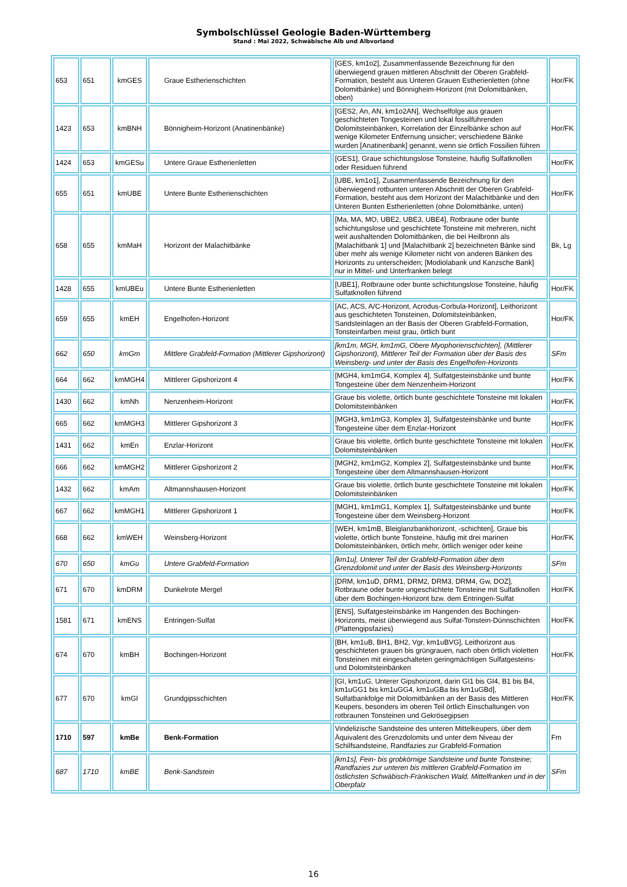Symbolschlüssel Geologie Baden-Württemberg
Stand : Mai 2022, Schwäbische Alb und Albvorland
| 653 | 651 | kmGES | Graue Estherienschichten | [GES, km1o2], Zusammenfassende Bezeichnung für den überwiegend grauen mittleren Abschnitt der Oberen Grabfeld-Formation, besteht aus Unteren Grauen Estherienletten (ohne Dolomitbänke) und Bönnigheim-Horizont (mit Dolomitbänken, oben) | Hor/FK |
| 1423 | 653 | kmBNH | Bönnigheim-Horizont (Anatinenbänke) | [GES2, An, AN, km1o2AN], Wechselfolge aus grauen geschichteten Tongesteinen und lokal fossilführenden Dolomitsteinbänken, Korrelation der Einzelbänke schon auf wenige Kilometer Entfernung unsicher; verschiedene Bänke wurden [Anatinenbank] genannt, wenn sie örtlich Fossilien führen | Hor/FK |
| 1424 | 653 | kmGESu | Untere Graue Estherienletten | [GES1], Graue schichtungslose Tonsteine, häufig Sulfatknollen oder Residuen führend | Hor/FK |
| 655 | 651 | kmUBE | Untere Bunte Estherienschichten | [UBE, km1o1], Zusammenfassende Bezeichnung für den überwiegend rotbunten unteren Abschnitt der Oberen Grabfeld-Formation, besteht aus dem Horizont der Malachitbänke und den Unteren Bunten Estherienletten (ohne Dolomitbänke, unten) | Hor/FK |
| 658 | 655 | kmMaH | Horizont der Malachitbänke | [Ma, MA, MO, UBE2, UBE3, UBE4], Rotbraune oder bunte schichtungslose und geschichtete Tonsteine mit mehreren, nicht weit aushaltenden Dolomitbänken, die bei Heilbronn als [Malachitbank 1] und [Malachitbank 2] bezeichneten Bänke sind über mehr als wenige Kilometer nicht von anderen Bänken des Horizonts zu unterscheiden; [Modiolabank und Kanzsche Bank] nur in Mittel- und Unterfranken belegt | Bk, Lg |
| 1428 | 655 | kmUBEu | Untere Bunte Estherienletten | [UBE1], Rotbraune oder bunte schichtungslose Tonsteine, häufig Sulfatknollen führend | Hor/FK |
| 659 | 655 | kmEH | Engelhofen-Horizont | [AC, ACS, A/C-Horizont, Acrodus-Corbula-Horizont], Leithorizont aus geschichteten Tonsteinen, Dolomitsteinbänken, Sandsteinlagen an der Basis der Oberen Grabfeld-Formation, Tonsteinfarben meist grau, örtlich bunt | Hor/FK |
| 662 | 650 | kmGm | Mittlere Grabfeld-Formation (Mittlerer Gipshorizont) | [km1m, MGH, km1mG, Obere Myophorienschichten], (Mittlerer Gipshorizont), Mittlerer Teil der Formation über der Basis des Weinsberg- und unter der Basis des Engelhofen-Horizonts | SFm |
| 664 | 662 | kmMGH4 | Mittlerer Gipshorizont 4 | [MGH4, km1mG4, Komplex 4], Sulfatgesteinsbänke und bunte Tongesteine über dem Nenzenheim-Horizont | Hor/FK |
| 1430 | 662 | kmNh | Nenzenheim-Horizont | Graue bis violette, örtlich bunte geschichtete Tonsteine mit lokalen Dolomitsteinbänken | Hor/FK |
| 665 | 662 | kmMGH3 | Mittlerer Gipshorizont 3 | [MGH3, km1mG3, Komplex 3], Sulfatgesteinsbänke und bunte Tongesteine über dem Enzlar-Horizont | Hor/FK |
| 1431 | 662 | kmEn | Enzlar-Horizont | Graue bis violette, örtlich bunte geschichtete Tonsteine mit lokalen Dolomitsteinbänken | Hor/FK |
| 666 | 662 | kmMGH2 | Mittlerer Gipshorizont 2 | [MGH2, km1mG2, Komplex 2], Sulfatgesteinsbänke und bunte Tongesteine über dem Altmannshausen-Horizont | Hor/FK |
| 1432 | 662 | kmAm | Altmannshausen-Horizont | Graue bis violette, örtlich bunte geschichtete Tonsteine mit lokalen Dolomitsteinbänken | Hor/FK |
| 667 | 662 | kmMGH1 | Mittlerer Gipshorizont 1 | [MGH1, km1mG1, Komplex 1], Sulfatgesteinsbänke und bunte Tongesteine über dem Weinsberg-Horizont | Hor/FK |
| 668 | 662 | kmWEH | Weinsberg-Horizont | [WEH, km1mB, Bleiglanzbankhorizont, -schichten], Graue bis violette, örtlich bunte Tonsteine, häufig mit drei marinen Dolomitsteinbänken, örtlich mehr, örtlich weniger oder keine | Hor/FK |
| 670 | 650 | kmGu | Untere Grabfeld-Formation | [km1u], Unterer Teil der Grabfeld-Formation über dem Grenzdolomit und unter der Basis des Weinsberg-Horizonts | SFm |
| 671 | 670 | kmDRM | Dunkelrote Mergel | [DRM, km1uD, DRM1, DRM2, DRM3, DRM4, Gw, DOZ], Rotbraune oder bunte ungeschichtete Tonsteine mit Sulfatknollen über dem Bochingen-Horizont bzw. dem Entringen-Sulfat | Hor/FK |
| 1581 | 671 | kmENS | Entringen-Sulfat | [ENS], Sulfatgesteinsbänke im Hangenden des Bochingen-Horizonts, meist überwiegend aus Sulfat-Tonstein-Dünnschichten (Plattengipsfazies) | Hor/FK |
| 674 | 670 | kmBH | Bochingen-Horizont | [BH, km1uB, BH1, BH2, Vgr, km1uBVG], Leithorizont aus geschichteten grauen bis grüngrauen, nach oben örtlich violetten Tonsteinen mit eingeschalteten geringmächtigen Sulfatgesteins- und Dolomitsteinbänken | Hor/FK |
| 677 | 670 | kmGI | Grundgipsschichten | [GI, km1uG, Unterer Gipshorizont, darin GI1 bis GI4, B1 bis B4, km1uGG1 bis km1uGG4, km1uGBa bis km1uGBd], Sulfatbankfolge mit Dolomitbänken an der Basis des Mittleren Keupers, besonders im oberen Teil örtlich Einschaltungen von rotbraunen Tonsteinen und Gekrösegipsen | Hor/FK |
| 1710 | 597 | kmBe | Benk-Formation | Vindelizische Sandsteine des unteren Mittelkeupers, über dem Äquivalent des Grenzdolomits und unter dem Niveau der Schilfsandsteine, Randfazies zur Grabfeld-Formation | Fm |
| 687 | 1710 | kmBE | Benk-Sandstein | [km1s], Fein- bis grobkörnige Sandsteine und bunte Tonsteine; Randfazies zur unteren bis mittleren Grabfeld-Formation im östlichsten Schwäbisch-Fränkischen Wald, Mittelfranken und in der Oberpfalz | SFm |
16